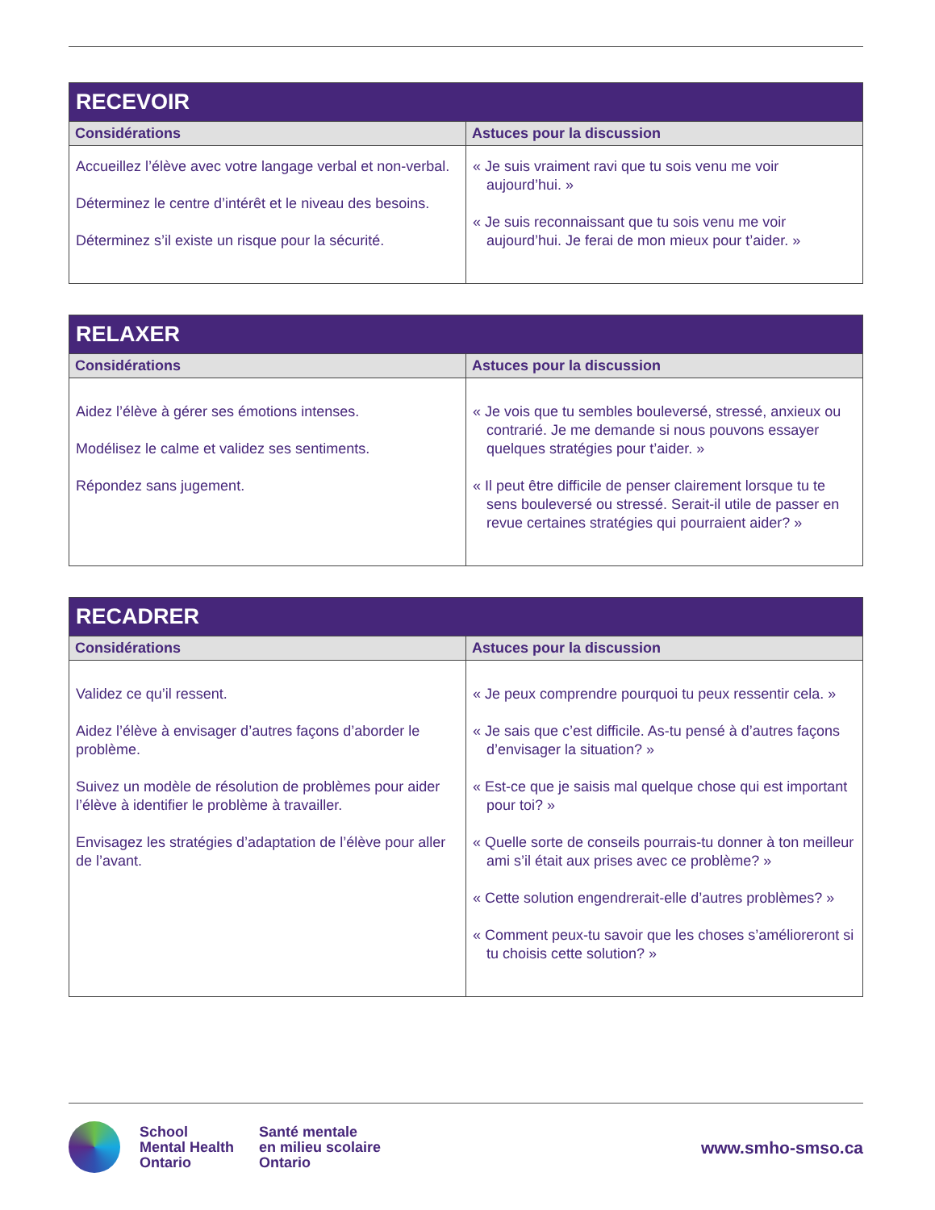| RECEVOIR | |
| --- | --- |
| Considérations | Astuces pour la discussion |
| Accueillez l’élève avec votre langage verbal et non-verbal. Déterminez le centre d’intérêt et le niveau des besoins. Déterminez s’il existe un risque pour la sécurité. | « Je suis vraiment ravi que tu sois venu me voir aujourd’hui. » « Je suis reconnaissant que tu sois venu me voir aujourd’hui. Je ferai de mon mieux pour t’aider. » |
| RELAXER | |
| --- | --- |
| Considérations | Astuces pour la discussion |
| Aidez l’élève à gérer ses émotions intenses. Modélisez le calme et validez ses sentiments. Répondez sans jugement. | « Je vois que tu sembles bouleversé, stressé, anxieux ou contrarié. Je me demande si nous pouvons essayer quelques stratégies pour t’aider. » « Il peut être difficile de penser clairement lorsque tu te sens bouleversé ou stressé. Serait-il utile de passer en revue certaines stratégies qui pourraient aider? » |
| RECADRER | |
| --- | --- |
| Considérations | Astuces pour la discussion |
| Validez ce qu’il ressent. Aidez l’élève à envisager d’autres façons d’aborder le problème. Suivez un modèle de résolution de problèmes pour aider l’élève à identifier le problème à travailler. Envisagez les stratégies d’adaptation de l’élève pour aller de l’avant. | « Je peux comprendre pourquoi tu peux ressentir cela. » « Je sais que c’est difficile. As-tu pensé à d’autres façons d’envisager la situation? » « Est-ce que je saisis mal quelque chose qui est important pour toi? » « Quelle sorte de conseils pourrais-tu donner à ton meilleur ami s’il était aux prises avec ce problème? » « Cette solution engendrerait-elle d’autres problèmes? » « Comment peux-tu savoir que les choses s’amélioreront si tu choisis cette solution? » |
School
Mental Health
Ontario
Santé mentale
en milieu scolaire
Ontario
www.smho-smso.ca